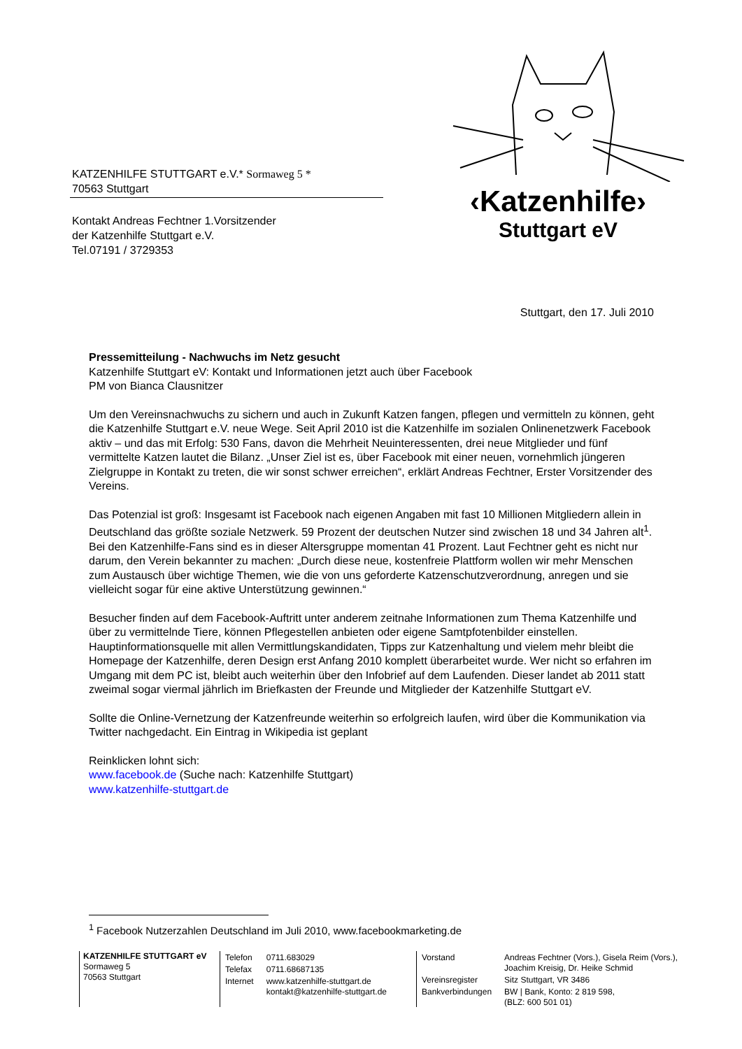KATZENHILFE STUTTGART e.V.* Sormaweg 5 *
70563 Stuttgart
Kontakt Andreas Fechtner 1.Vorsitzender
der Katzenhilfe Stuttgart e.V.
Tel.07191 / 3729353
‹Katzenhilfe›
Stuttgart eV
Stuttgart, den 17. Juli 2010
Pressemitteilung - Nachwuchs im Netz gesucht
Katzenhilfe Stuttgart eV: Kontakt und Informationen jetzt auch über Facebook
PM von Bianca Clausnitzer
Um den Vereinsnachwuchs zu sichern und auch in Zukunft Katzen fangen, pflegen und vermitteln zu können, geht die Katzenhilfe Stuttgart e.V. neue Wege. Seit April 2010 ist die Katzenhilfe im sozialen Onlinenetzwerk Facebook aktiv – und das mit Erfolg: 530 Fans, davon die Mehrheit Neuinteressenten, drei neue Mitglieder und fünf vermittelte Katzen lautet die Bilanz. „Unser Ziel ist es, über Facebook mit einer neuen, vornehmlich jüngeren Zielgruppe in Kontakt zu treten, die wir sonst schwer erreichen“, erklärt Andreas Fechtner, Erster Vorsitzender des Vereins.
Das Potenzial ist groß: Insgesamt ist Facebook nach eigenen Angaben mit fast 10 Millionen Mitgliedern allein in Deutschland das größte soziale Netzwerk. 59 Prozent der deutschen Nutzer sind zwischen 18 und 34 Jahren alt<sup>1</sup>. Bei den Katzenhilfe-Fans sind es in dieser Altersgruppe momentan 41 Prozent. Laut Fechtner geht es nicht nur darum, den Verein bekannter zu machen: „Durch diese neue, kostenfreie Plattform wollen wir mehr Menschen zum Austausch über wichtige Themen, wie die von uns geforderte Katzenschutzverordnung, anregen und sie vielleicht sogar für eine aktive Unterstützung gewinnen.“
Besucher finden auf dem Facebook-Auftritt unter anderem zeitnahe Informationen zum Thema Katzenhilfe und über zu vermittelnde Tiere, können Pflegestellen anbieten oder eigene Samtpfotenbilder einstellen. Hauptinformationsquelle mit allen Vermittlungskandidaten, Tipps zur Katzenhaltung und vielem mehr bleibt die Homepage der Katzenhilfe, deren Design erst Anfang 2010 komplett überarbeitet wurde. Wer nicht so erfahren im Umgang mit dem PC ist, bleibt auch weiterhin über den Infobrief auf dem Laufenden. Dieser landet ab 2011 statt zweimal sogar viermal jährlich im Briefkasten der Freunde und Mitglieder der Katzenhilfe Stuttgart eV.
Sollte die Online-Vernetzung der Katzenfreunde weiterhin so erfolgreich laufen, wird über die Kommunikation via Twitter nachgedacht. Ein Eintrag in Wikipedia ist geplant
Reinklicken lohnt sich:
www.facebook.de (Suche nach: Katzenhilfe Stuttgart)
www.katzenhilfe-stuttgart.de
<sup>1</sup> Facebook Nutzerzahlen Deutschland im Juli 2010, www.facebookmarketing.de
KATZENHILFE STUTTGART eV
Sormaweg 5
70563 Stuttgart
| Telefon | 0711.683029 |
| Telefax | 0711.68687135 |
| Internet | www.katzenhilfe-stuttgart.de kontakt@katzenhilfe-stuttgart.de |
| Vorstand | Andreas Fechtner (Vors.), Gisela Reim (Vors.), Joachim Kreisig, Dr. Heike Schmid |
| Vereinsregister | Sitz Stuttgart, VR 3486 |
| Bankverbindungen | BW / Bank, Konto: 2 819 598, (BLZ: 600 501 01) |